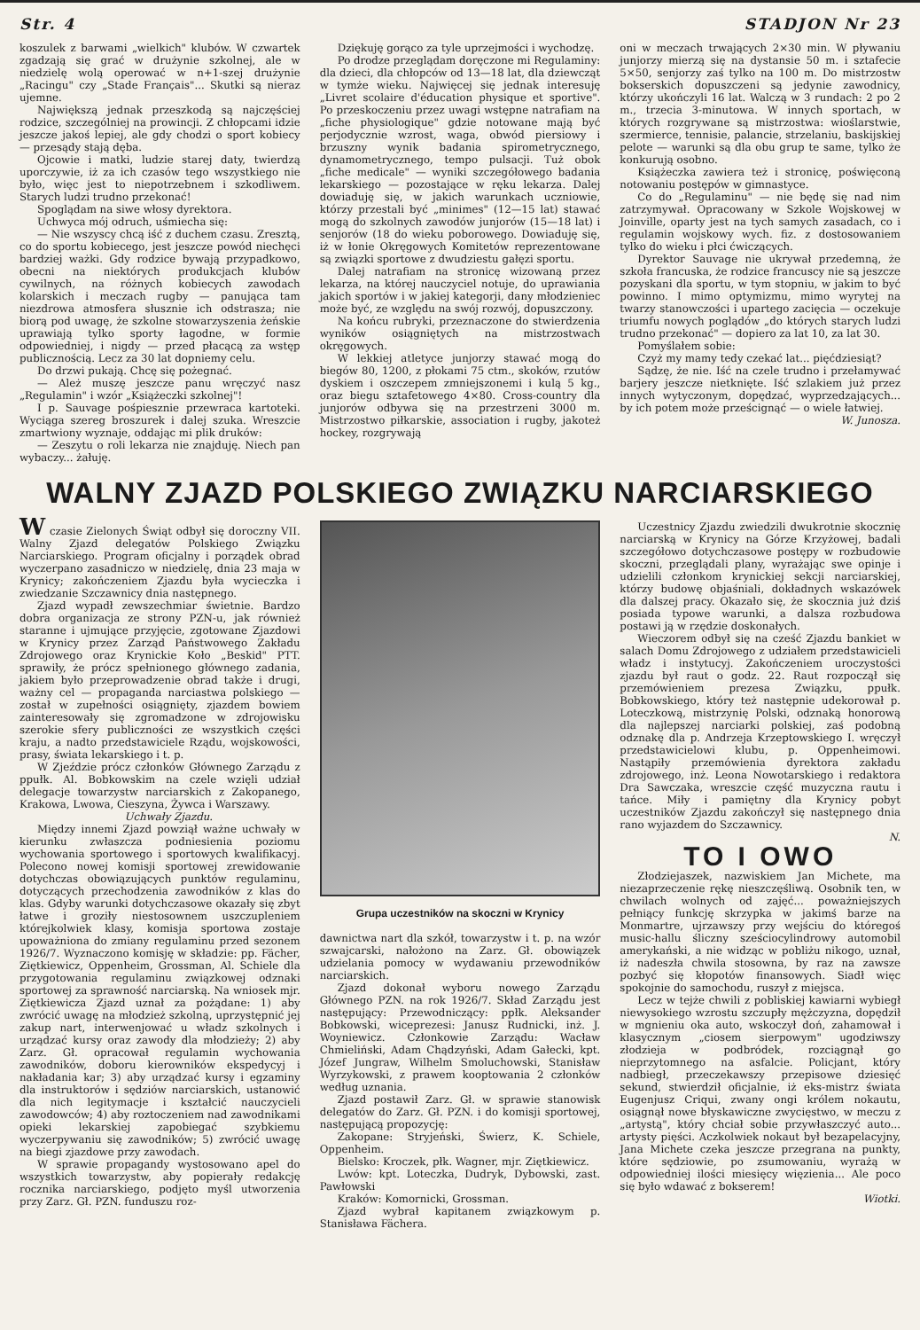Str. 4 STADJON Nr 23
koszulek z barwami „wielkich" klubów. W czwartek zgadzają się grać w drużynie szkolnej, ale w niedzielę wolą operować w n+1-szej drużynie „Racingu" czy „Stade Français"... Skutki są nieraz ujemne.
Największą jednak przeszkodą są najczęściej rodzice, szczególniej na prowincji. Z chłopcami idzie jeszcze jakoś lepiej, ale gdy chodzi o sport kobiecy — przesądy stają dęba.
Ojcowie i matki, ludzie starej daty, twierdzą uporczywie, iż za ich czasów tego wszystkiego nie było, więc jest to niepotrzebnem i szkodliwem. Starych ludzi trudno przekonać!
Spoglądam na siwe włosy dyrektora.
Uchwyca mój odruch, uśmiecha się:
— Nie wszyscy chcą iść z duchem czasu. Zresztą, co do sportu kobiecego, jest jeszcze powód niechęci bardziej ważki. Gdy rodzice bywają przypadkowo, obecni na niektórych produkcjach klubów cywilnych, na różnych kobiecych zawodach kolarskich i meczach rugby — panująca tam niezdrowa atmosfera słusznie ich odstrasza; nie biorą pod uwagę, że szkolne stowarzyszenia żeńskie uprawiają tylko sporty łagodne, w formie odpowiedniej, i nigdy — przed płacącą za wstęp publicznością. Lecz za 30 lat dopniemy celu.
Do drzwi pukają. Chcę się pożegnać.
— Ależ muszę jeszcze panu wręczyć nasz „Regulamin" i wzór „Książeczki szkolnej"!
I p. Sauvage pośpiesznie przewraca kartoteki. Wyciąga szereg broszurek i dalej szuka. Wreszcie zmartwiony wyznaje, oddając mi plik druków:
— Zeszytu o roli lekarza nie znajduję. Niech pan wybaczy... żałuję.
Dziękuję gorąco za tyle uprzejmości i wychodzę.
Po drodze przeglądam doręczone mi Regulaminy: dla dzieci, dla chłopców od 13—18 lat, dla dziewcząt w tymże wieku. Najwięcej się jednak interesuję „Livret scolaire d'éducation physique et sportive". Po przeskoczeniu przez uwagi wstępne natrafiam na „fiche physiologique" gdzie notowane mają być perjodycznie wzrost, waga, obwód piersiowy i brzuszny wynik badania spirometrycznego, dynamometrycznego, tempo pulsacji. Tuż obok „fiche medicale" — wyniki szczegółowego badania lekarskiego — pozostające w ręku lekarza. Dalej dowiaduję się, w jakich warunkach uczniowie, którzy przestali być „minimes" (12—15 lat) stawać mogą do szkolnych zawodów junjorów (15—18 lat) i senjorów (18 do wieku poborowego. Dowiaduję się, iż w łonie Okręgowych Komitetów reprezentowane są związki sportowe z dwudziestu gałęzi sportu.
Dalej natrafiam na stronicę wizowaną przez lekarza, na której nauczyciel notuje, do uprawiania jakich sportów i w jakiej kategorji, dany młodzieniec może być, ze względu na swój rozwój, dopuszczony.
Na końcu rubryki, przeznaczone do stwierdzenia wyników osiągniętych na mistrzostwach okręgowych.
W lekkiej atletyce junjorzy stawać mogą do biegów 80, 1200, z płokami 75 ctm., skoków, rzutów dyskiem i oszczepem zmniejszonemi i kulą 5 kg., oraz biegu sztafetowego 4×80. Cross-country dla junjorów odbywa się na przestrzeni 3000 m. Mistrzostwo piłkarskie, association i rugby, jakoteż hockey, rozgrywają
oni w meczach trwających 2×30 min. W pływaniu junjorzy mierzą się na dystansie 50 m. i sztafecie 5×50, senjorzy zaś tylko na 100 m. Do mistrzostw bokserskich dopuszczeni są jedynie zawodnicy, którzy ukończyli 16 lat. Walczą w 3 rundach: 2 po 2 m., trzecia 3-minutowa. W innych sportach, w których rozgrywane są mistrzostwa: wioślarstwie, szermierce, tennisie, palancie, strzelaniu, baskijskiej pelote — warunki są dla obu grup te same, tylko że konkurują osobno.
Książeczka zawiera też i stronicę, poświęconą notowaniu postępów w gimnastyce.
Co do „Regulaminu" — nie będę się nad nim zatrzymywał. Opracowany w Szkole Wojskowej w Joinville, oparty jest na tych samych zasadach, co i regulamin wojskowy wych. fiz. z dostosowaniem tylko do wieku i płci ćwiczących.
Dyrektor Sauvage nie ukrywał przedemną, że szkoła francuska, że rodzice francuscy nie są jeszcze pozyskani dla sportu, w tym stopniu, w jakim to być powinno. I mimo optymizmu, mimo wyrytej na twarzy stanowczości i upartego zacięcia — oczekuje triumfu nowych poglądów „do których starych ludzi trudno przekonać" — dopiero za lat 10, za lat 30.
Pomyślałem sobie:
Czyż my mamy tedy czekać lat... pięćdziesiąt?
Sądzę, że nie. Iść na czele trudno i przełamywać barjery jeszcze nietknięte. Iść szlakiem już przez innych wytyczonym, dopędzać, wyprzedzających... by ich potem może prześcignąć — o wiele łatwiej.
W. Junosza.
WALNY ZJAZD POLSKIEGO ZWIĄZKU NARCIARSKIEGO
W czasie Zielonych Świąt odbył się doroczny VII. Walny Zjazd delegatów Polskiego Związku Narciarskiego. Program oficjalny i porządek obrad wyczerpano zasadniczo w niedzielę, dnia 23 maja w Krynicy; zakończeniem Zjazdu była wycieczka i zwiedzanie Szczawnicy dnia następnego.
Zjazd wypadł zewszechmiar świetnie. Bardzo dobra organizacja ze strony PZN-u, jak również staranne i ujmujące przyjęcie, zgotowane Zjazdowi w Krynicy przez Zarząd Państwowego Zakładu Zdrojowego oraz Krynickie Koło „Beskid" PTT. sprawiły, że prócz spełnionego głównego zadania, jakiem było przeprowadzenie obrad także i drugi, ważny cel — propaganda narciastwa polskiego — został w zupełności osiągnięty, zjazdem bowiem zainteresowały się zgromadzone w zdrojowisku szerokie sfery publiczności ze wszystkich części kraju, a nadto przedstawiciele Rządu, wojskowości, prasy, świata lekarskiego i t. p.
W Zjeździe prócz członków Głównego Zarządu z ppułk. Al. Bobkowskim na czele wzięli udział delegacje towarzystw narciarskich z Zakopanego, Krakowa, Lwowa, Cieszyna, Żywca i Warszawy.
Uchwały Zjazdu.
Między innemi Zjazd powziął ważne uchwały w kierunku zwłaszcza podniesienia poziomu wychowania sportowego i sportowych kwalifikacyj. Polecono nowej komisji sportowej zrewidowanie dotychczas obowiązujących punktów regulaminu, dotyczących przechodzenia zawodników z klas do klas. Gdyby warunki dotychczasowe okazały się zbyt łatwe i groziły niestosownem uszczupleniem którejkolwiek klasy, komisja sportowa zostaje upoważniona do zmiany regulaminu przed sezonem 1926/7. Wyznaczono komisję w składzie: pp. Fächer, Ziętkiewicz, Oppenheim, Grossman, Al. Schiele dla przygotowania regulaminu związkowej odznaki sportowej za sprawność narciarską. Na wniosek mjr. Ziętkiewicza Zjazd uznał za pożądane: 1) aby zwrócić uwagę na młodzież szkolną, uprzystępnić jej zakup nart, interwenjować u władz szkolnych i urządzać kursy oraz zawody dla młodzieży; 2) aby Zarz. Gł. opracował regulamin wychowania zawodników, doboru kierowników ekspedycyj i nakładania kar; 3) aby urządzać kursy i egzaminy dla instruktorów i sędziów narciarskich, ustanowić dla nich legitymacje i kształcić nauczycieli zawodowców; 4) aby roztoczeniem nad zawodnikami opieki lekarskiej zapobiegać szybkiemu wyczerpywaniu się zawodników; 5) zwrócić uwagę na biegi zjazdowe przy zawodach.
W sprawie propagandy wystosowano apel do wszystkich towarzystw, aby popierały redakcję rocznika narciarskiego, podjęto myśl utworzenia przy Zarz. Gł. PZN. funduszu roz-
Grupa uczestników na skoczni w Krynicy
dawnictwa nart dla szkół, towarzystw i t. p. na wzór szwajcarski, nałożono na Zarz. Gł. obowiązek udzielania pomocy w wydawaniu przewodników narciarskich.
Zjazd dokonał wyboru nowego Zarządu Głównego PZN. na rok 1926/7. Skład Zarządu jest następujący: Przewodniczący: ppłk. Aleksander Bobkowski, wiceprezesi: Janusz Rudnicki, inż. J. Woyniewicz. Członkowie Zarządu: Wacław Chmieliński, Adam Chądzyński, Adam Gałecki, kpt. Józef Jungraw, Wilhelm Smoluchowski, Stanisław Wyrzykowski, z prawem kooptowania 2 członków według uznania.
Zjazd postawił Zarz. Gł. w sprawie stanowisk delegatów do Zarz. Gł. PZN. i do komisji sportowej, następującą propozycję:
Zakopane: Stryjeński, Świerz, K. Schiele, Oppenheim.
Bielsko: Kroczek, płk. Wagner, mjr. Ziętkiewicz.
Lwów: kpt. Loteczka, Dudryk, Dybowski, zast. Pawłowski
Kraków: Komornicki, Grossman.
Zjazd wybrał kapitanem związkowym p. Stanisława Fächera.
Uczestnicy Zjazdu zwiedzili dwukrotnie skocznię narciarską w Krynicy na Górze Krzyżowej, badali szczegółowo dotychczasowe postępy w rozbudowie skoczni, przeglądali plany, wyrażając swe opinje i udzielili członkom krynickiej sekcji narciarskiej, którzy budowę objaśniali, dokładnych wskazówek dla dalszej pracy. Okazało się, że skocznia już dziś posiada typowe warunki, a dalsza rozbudowa postawi ją w rzędzie doskonałych.
Wieczorem odbył się na cześć Zjazdu bankiet w salach Domu Zdrojowego z udziałem przedstawicieli władz i instytucyj. Zakończeniem uroczystości zjazdu był raut o godz. 22. Raut rozpoczął się przemówieniem prezesa Związku, ppułk. Bobkowskiego, który też następnie udekorował p. Loteczkową, mistrzynię Polski, odznaką honorową dla najlepszej narciarki polskiej, zaś podobną odznakę dla p. Andrzeja Krzeptowskiego I. wręczył przedstawicielowi klubu, p. Oppenheimowi. Nastąpiły przemówienia dyrektora zakładu zdrojowego, inż. Leona Nowotarskiego i redaktora Dra Sawczaka, wreszcie część muzyczna rautu i tańce. Miły i pamiętny dla Krynicy pobyt uczestników Zjazdu zakończył się następnego dnia rano wyjazdem do Szczawnicy.
N.
TO I OWO
Złodziejaszek, nazwiskiem Jan Michete, ma niezaprzeczenie rękę nieszczęśliwą. Osobnik ten, w chwilach wolnych od zajęć... poważniejszych pełniący funkcję skrzypka w jakimś barze na Monmartre, ujrzawszy przy wejściu do któregoś music-hallu śliczny sześciocylindrowy automobil amerykański, a nie widząc w pobliżu nikogo, uznał, iż nadeszła chwila stosowna, by raz na zawsze pozbyć się kłopotów finansowych. Siadł więc spokojnie do samochodu, ruszył z miejsca.
Lecz w tejże chwili z pobliskiej kawiarni wybiegł niewysokiego wzrostu szczupły mężczyzna, dopędził w mgnieniu oka auto, wskoczył doń, zahamował i klasycznym „ciosem sierpowym" ugodziwszy złodzieja w podbródek, rozciągnął go nieprzytomnego na asfalcie. Policjant, który nadbiegł, przeczekawszy przepisowe dziesięć sekund, stwierdził oficjalnie, iż eks-mistrz świata Eugenjusz Criqui, zwany ongi królem nokautu, osiągnął nowe błyskawiczne zwycięstwo, w meczu z „artystą", który chciał sobie przywłaszczyć auto... artysty pięści. Aczkolwiek nokaut był bezapelacyjny, Jana Michete czeka jeszcze przegrana na punkty, które sędziowie, po zsumowaniu, wyrażą w odpowiedniej ilości miesięcy więzienia... Ale poco się było wdawać z bokserem!
Wiotki.